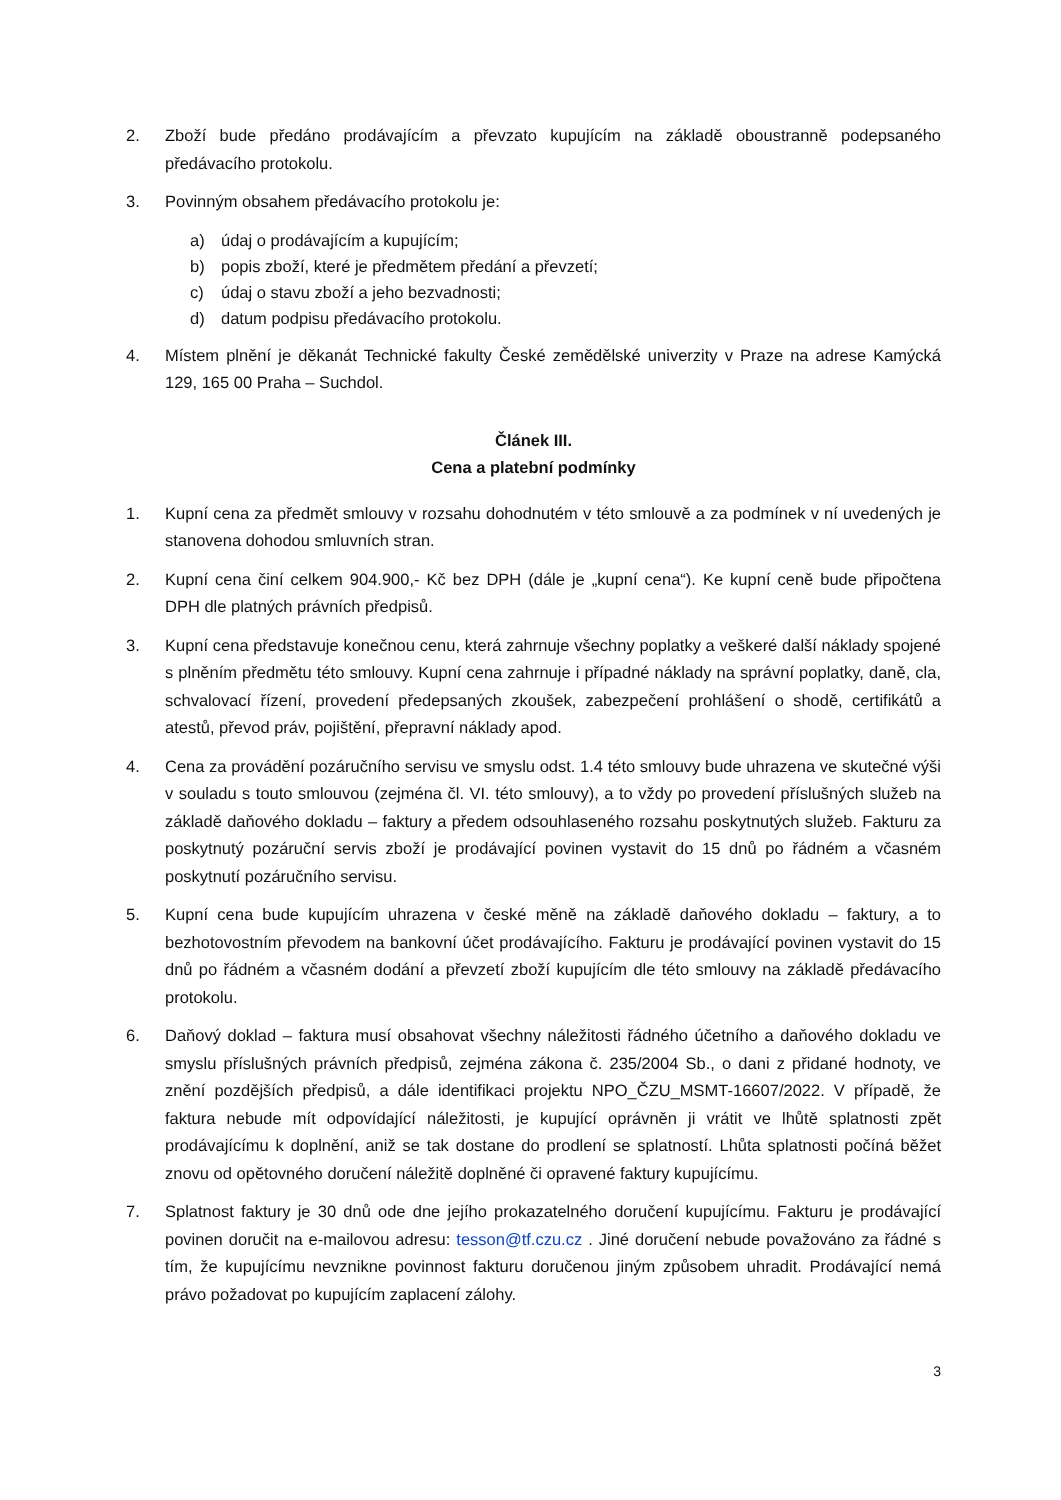2. Zboží bude předáno prodávajícím a převzato kupujícím na základě oboustranně podepsaného předávacího protokolu.
3. Povinným obsahem předávacího protokolu je:
a) údaj o prodávajícím a kupujícím;
b) popis zboží, které je předmětem předání a převzetí;
c) údaj o stavu zboží a jeho bezvadnosti;
d) datum podpisu předávacího protokolu.
4. Místem plnění je děkanát Technické fakulty České zemědělské univerzity v Praze na adrese Kamýcká 129, 165 00 Praha – Suchdol.
Článek III.
Cena a platební podmínky
1. Kupní cena za předmět smlouvy v rozsahu dohodnutém v této smlouvě a za podmínek v ní uvedených je stanovena dohodou smluvních stran.
2. Kupní cena činí celkem 904.900,- Kč bez DPH (dále je „kupní cena“). Ke kupní ceně bude připočtena DPH dle platných právních předpisů.
3. Kupní cena představuje konečnou cenu, která zahrnuje všechny poplatky a veškeré další náklady spojené s plněním předmětu této smlouvy. Kupní cena zahrnuje i případné náklady na správní poplatky, daně, cla, schvalovací řízení, provedení předepsaných zkoušek, zabezpečení prohlášení o shodě, certifikátů a atestů, převod práv, pojištění, přepravní náklady apod.
4. Cena za provádění pozáručního servisu ve smyslu odst. 1.4 této smlouvy bude uhrazena ve skutečné výši v souladu s touto smlouvou (zejména čl. VI. této smlouvy), a to vždy po provedení příslušných služeb na základě daňového dokladu – faktury a předem odsouhlaseného rozsahu poskytnutých služeb. Fakturu za poskytnutý pozáruční servis zboží je prodávající povinen vystavit do 15 dnů po řádném a včasném poskytnutí pozáručního servisu.
5. Kupní cena bude kupujícím uhrazena v české měně na základě daňového dokladu – faktury, a to bezhotovostním převodem na bankovní účet prodávajícího. Fakturu je prodávající povinen vystavit do 15 dnů po řádném a včasném dodání a převzetí zboží kupujícím dle této smlouvy na základě předávacího protokolu.
6. Daňový doklad – faktura musí obsahovat všechny náležitosti řádného účetního a daňového dokladu ve smyslu příslušných právních předpisů, zejména zákona č. 235/2004 Sb., o dani z přidané hodnoty, ve znění pozdějších předpisů, a dále identifikaci projektu NPO_ČZU_MSMT-16607/2022. V případě, že faktura nebude mít odpovídající náležitosti, je kupující oprávněn ji vrátit ve lhůtě splatnosti zpět prodávajícímu k doplnění, aniž se tak dostane do prodlení se splatností. Lhůta splatnosti počíná běžet znovu od opětovného doručení náležitě doplněné či opravené faktury kupujícímu.
7. Splatnost faktury je 30 dnů ode dne jejího prokazatelného doručení kupujícímu. Fakturu je prodávající povinen doručit na e-mailovou adresu: tesson@tf.czu.cz . Jiné doručení nebude považováno za řádné s tím, že kupujícímu nevznikne povinnost fakturu doručenou jiným způsobem uhradit. Prodávající nemá právo požadovat po kupujícím zaplacení zálohy.
3